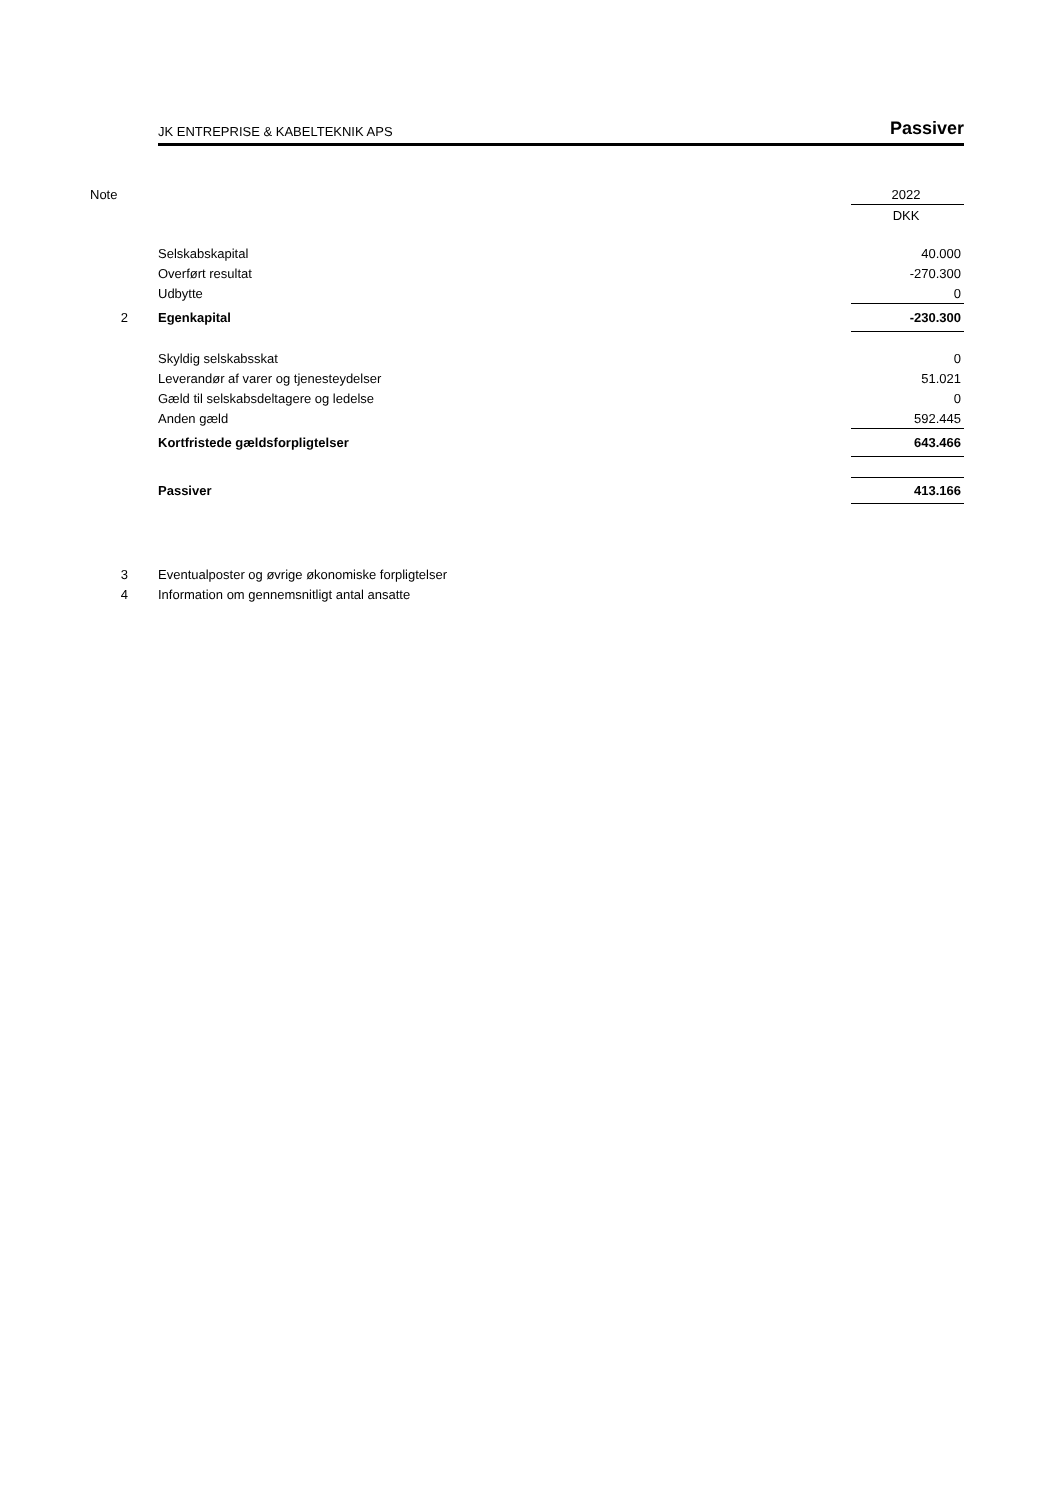JK ENTREPRISE & KABELTEKNIK APS Passiver
| Note | | 2022 |
| | | DKK |
| | Selskabskapital | 40.000 |
| | Overført resultat | -270.300 |
| | Udbytte | 0 |
| 2 | Egenkapital | -230.300 |
| | Skyldig selskabsskat | 0 |
| | Leverandør af varer og tjenesteydelser | 51.021 |
| | Gæld til selskabsdeltagere og ledelse | 0 |
| | Anden gæld | 592.445 |
| | Kortfristede gældsforpligtelser | 643.466 |
| | Passiver | 413.166 |
| 3 | Eventualposter og øvrige økonomiske forpligtelser | |
| 4 | Information om gennemsnitligt antal ansatte | |